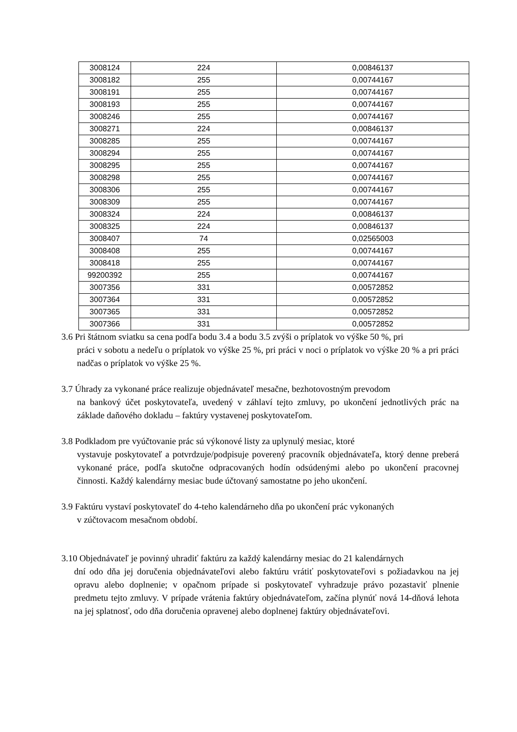| 3008124 | 224 | 0,00846137 |
| 3008182 | 255 | 0,00744167 |
| 3008191 | 255 | 0,00744167 |
| 3008193 | 255 | 0,00744167 |
| 3008246 | 255 | 0,00744167 |
| 3008271 | 224 | 0,00846137 |
| 3008285 | 255 | 0,00744167 |
| 3008294 | 255 | 0,00744167 |
| 3008295 | 255 | 0,00744167 |
| 3008298 | 255 | 0,00744167 |
| 3008306 | 255 | 0,00744167 |
| 3008309 | 255 | 0,00744167 |
| 3008324 | 224 | 0,00846137 |
| 3008325 | 224 | 0,00846137 |
| 3008407 | 74 | 0,02565003 |
| 3008408 | 255 | 0,00744167 |
| 3008418 | 255 | 0,00744167 |
| 99200392 | 255 | 0,00744167 |
| 3007356 | 331 | 0,00572852 |
| 3007364 | 331 | 0,00572852 |
| 3007365 | 331 | 0,00572852 |
| 3007366 | 331 | 0,00572852 |
3.6 Pri štátnom sviatku sa cena podľa bodu 3.4 a bodu 3.5 zvýši o príplatok vo výške 50 %, pri
práci v sobotu a nedeľu o príplatok vo výške 25 %, pri práci v noci o príplatok vo výške 20 % a pri práci nadčas o príplatok vo výške 25 %.
3.7 Úhrady za vykonané práce realizuje objednávateľ mesačne, bezhotovostným prevodom
na bankový účet poskytovateľa, uvedený v záhlaví tejto zmluvy, po ukončení jednotlivých prác na základe daňového dokladu – faktúry vystavenej poskytovateľom.
3.8 Podkladom pre vyúčtovanie prác sú výkonové listy za uplynulý mesiac, ktoré
vystavuje poskytovateľ a potvrdzuje/podpisuje poverený pracovník objednávateľa, ktorý denne preberá vykonané práce, podľa skutočne odpracovaných hodín odsúdenými alebo po ukončení pracovnej činnosti. Každý kalendárny mesiac bude účtovaný samostatne po jeho ukončení.
3.9 Faktúru vystaví poskytovateľ do 4-teho kalendárneho dňa po ukončení prác vykonaných
v zúčtovacom mesačnom období.
3.10 Objednávateľ je povinný uhradiť faktúru za každý kalendárny mesiac do 21 kalendárnych
dní odo dňa jej doručenia objednávateľovi alebo faktúru vrátiť poskytovateľovi s požiadavkou na jej opravu alebo doplnenie; v opačnom prípade si poskytovateľ vyhradzuje právo pozastaviť plnenie predmetu tejto zmluvy. V prípade vrátenia faktúry objednávateľom, začína plynúť nová 14-dňová lehota na jej splatnosť, odo dňa doručenia opravenej alebo doplnenej faktúry objednávateľovi.